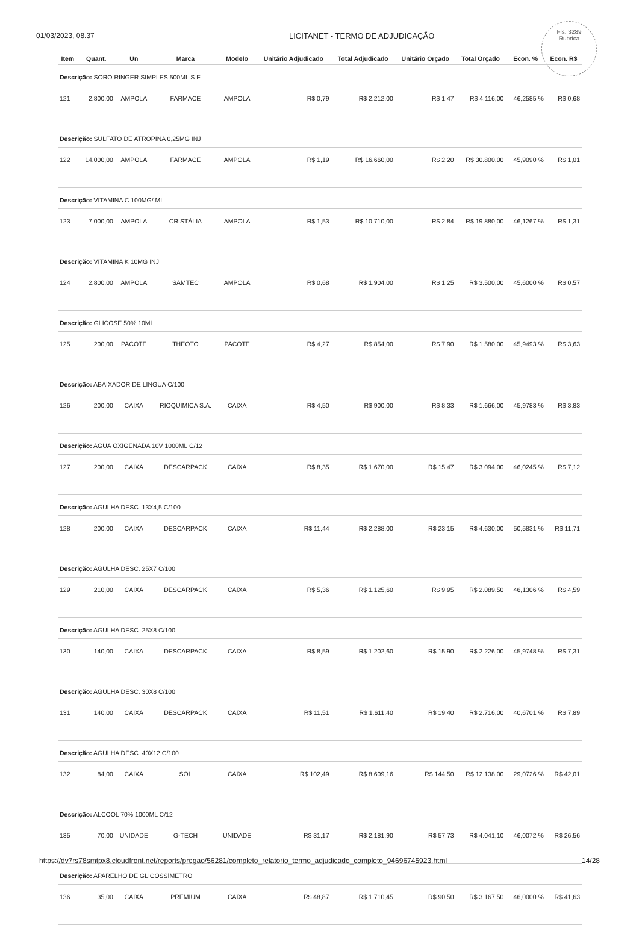01/03/2023, 08.37 LICITANET - TERMO DE ADJUDICAÇÃO
Fls. 3289
Rubrica
| Item | Quant. | Un | Marca | Modelo | Unitário Adjudicado | Total Adjudicado | Unitário Orçado | Total Orçado | Econ. % | Econ. R$ |
| --- | --- | --- | --- | --- | --- | --- | --- | --- | --- | --- |
| Descrição: SORO RINGER SIMPLES 500ML S.F | | | | | | | | | | |
| 121 | 2.800,00 | AMPOLA | FARMACE | AMPOLA | R$ 0,79 | R$ 2.212,00 | R$ 1,47 | R$ 4.116,00 | 46,2585 % | R$ 0,68 |
| Descrição: SULFATO DE ATROPINA 0,25MG INJ | | | | | | | | | | |
| 122 | 14.000,00 | AMPOLA | FARMACE | AMPOLA | R$ 1,19 | R$ 16.660,00 | R$ 2,20 | R$ 30.800,00 | 45,9090 % | R$ 1,01 |
| Descrição: VITAMINA C 100MG/ ML | | | | | | | | | | |
| 123 | 7.000,00 | AMPOLA | CRISTÁLIA | AMPOLA | R$ 1,53 | R$ 10.710,00 | R$ 2,84 | R$ 19.880,00 | 46,1267 % | R$ 1,31 |
| Descrição: VITAMINA K 10MG INJ | | | | | | | | | | |
| 124 | 2.800,00 | AMPOLA | SAMTEC | AMPOLA | R$ 0,68 | R$ 1.904,00 | R$ 1,25 | R$ 3.500,00 | 45,6000 % | R$ 0,57 |
| Descrição: GLICOSE 50% 10ML | | | | | | | | | | |
| 125 | 200,00 | PACOTE | THEOTO | PACOTE | R$ 4,27 | R$ 854,00 | R$ 7,90 | R$ 1.580,00 | 45,9493 % | R$ 3,63 |
| Descrição: ABAIXADOR DE LINGUA C/100 | | | | | | | | | | |
| 126 | 200,00 | CAIXA | RIOQUIMICA S.A. | CAIXA | R$ 4,50 | R$ 900,00 | R$ 8,33 | R$ 1.666,00 | 45,9783 % | R$ 3,83 |
| Descrição: AGUA OXIGENADA 10V 1000ML C/12 | | | | | | | | | | |
| 127 | 200,00 | CAIXA | DESCARPACK | CAIXA | R$ 8,35 | R$ 1.670,00 | R$ 15,47 | R$ 3.094,00 | 46,0245 % | R$ 7,12 |
| Descrição: AGULHA DESC. 13X4,5 C/100 | | | | | | | | | | |
| 128 | 200,00 | CAIXA | DESCARPACK | CAIXA | R$ 11,44 | R$ 2.288,00 | R$ 23,15 | R$ 4.630,00 | 50,5831 % | R$ 11,71 |
| Descrição: AGULHA DESC. 25X7 C/100 | | | | | | | | | | |
| 129 | 210,00 | CAIXA | DESCARPACK | CAIXA | R$ 5,36 | R$ 1.125,60 | R$ 9,95 | R$ 2.089,50 | 46,1306 % | R$ 4,59 |
| Descrição: AGULHA DESC. 25X8 C/100 | | | | | | | | | | |
| 130 | 140,00 | CAIXA | DESCARPACK | CAIXA | R$ 8,59 | R$ 1.202,60 | R$ 15,90 | R$ 2.226,00 | 45,9748 % | R$ 7,31 |
| Descrição: AGULHA DESC. 30X8 C/100 | | | | | | | | | | |
| 131 | 140,00 | CAIXA | DESCARPACK | CAIXA | R$ 11,51 | R$ 1.611,40 | R$ 19,40 | R$ 2.716,00 | 40,6701 % | R$ 7,89 |
| Descrição: AGULHA DESC. 40X12 C/100 | | | | | | | | | | |
| 132 | 84,00 | CAIXA | SOL | CAIXA | R$ 102,49 | R$ 8.609,16 | R$ 144,50 | R$ 12.138,00 | 29,0726 % | R$ 42,01 |
| Descrição: ALCOOL 70% 1000ML C/12 | | | | | | | | | | |
| 135 | 70,00 | UNIDADE | G-TECH | UNIDADE | R$ 31,17 | R$ 2.181,90 | R$ 57,73 | R$ 4.041,10 | 46,0072 % | R$ 26,56 |
| Descrição: APARELHO DE GLICOSSÍMETRO | | | | | | | | | | |
| 136 | 35,00 | CAIXA | PREMIUM | CAIXA | R$ 48,87 | R$ 1.710,45 | R$ 90,50 | R$ 3.167,50 | 46,0000 % | R$ 41,63 |
https://dv7rs78smtpx8.cloudfront.net/reports/pregao/56281/completo_relatorio_termo_adjudicado_completo_94696745923.html 14/28